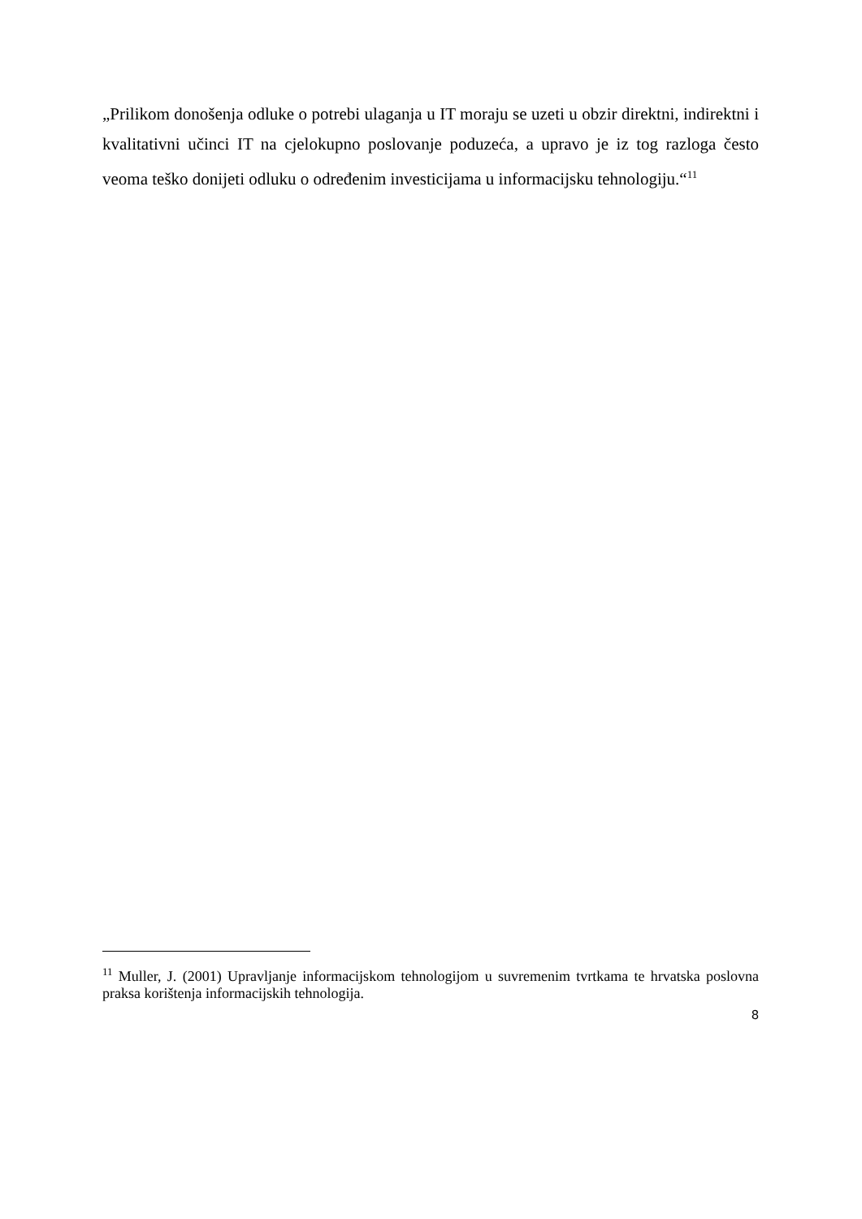„Prilikom donošenja odluke o potrebi ulaganja u IT moraju se uzeti u obzir direktni, indirektni i kvalitativni učinci IT na cjelokupno poslovanje poduzeća, a upravo je iz tog razloga često veoma teško donijeti odluku o određenim investicijama u informacijsku tehnologiju.“<sup>11</sup>
<sup>11</sup> Muller, J. (2001) Upravljanje informacijskom tehnologijom u suvremenim tvrtkama te hrvatska poslovna praksa korištenja informacijskih tehnologija.
8